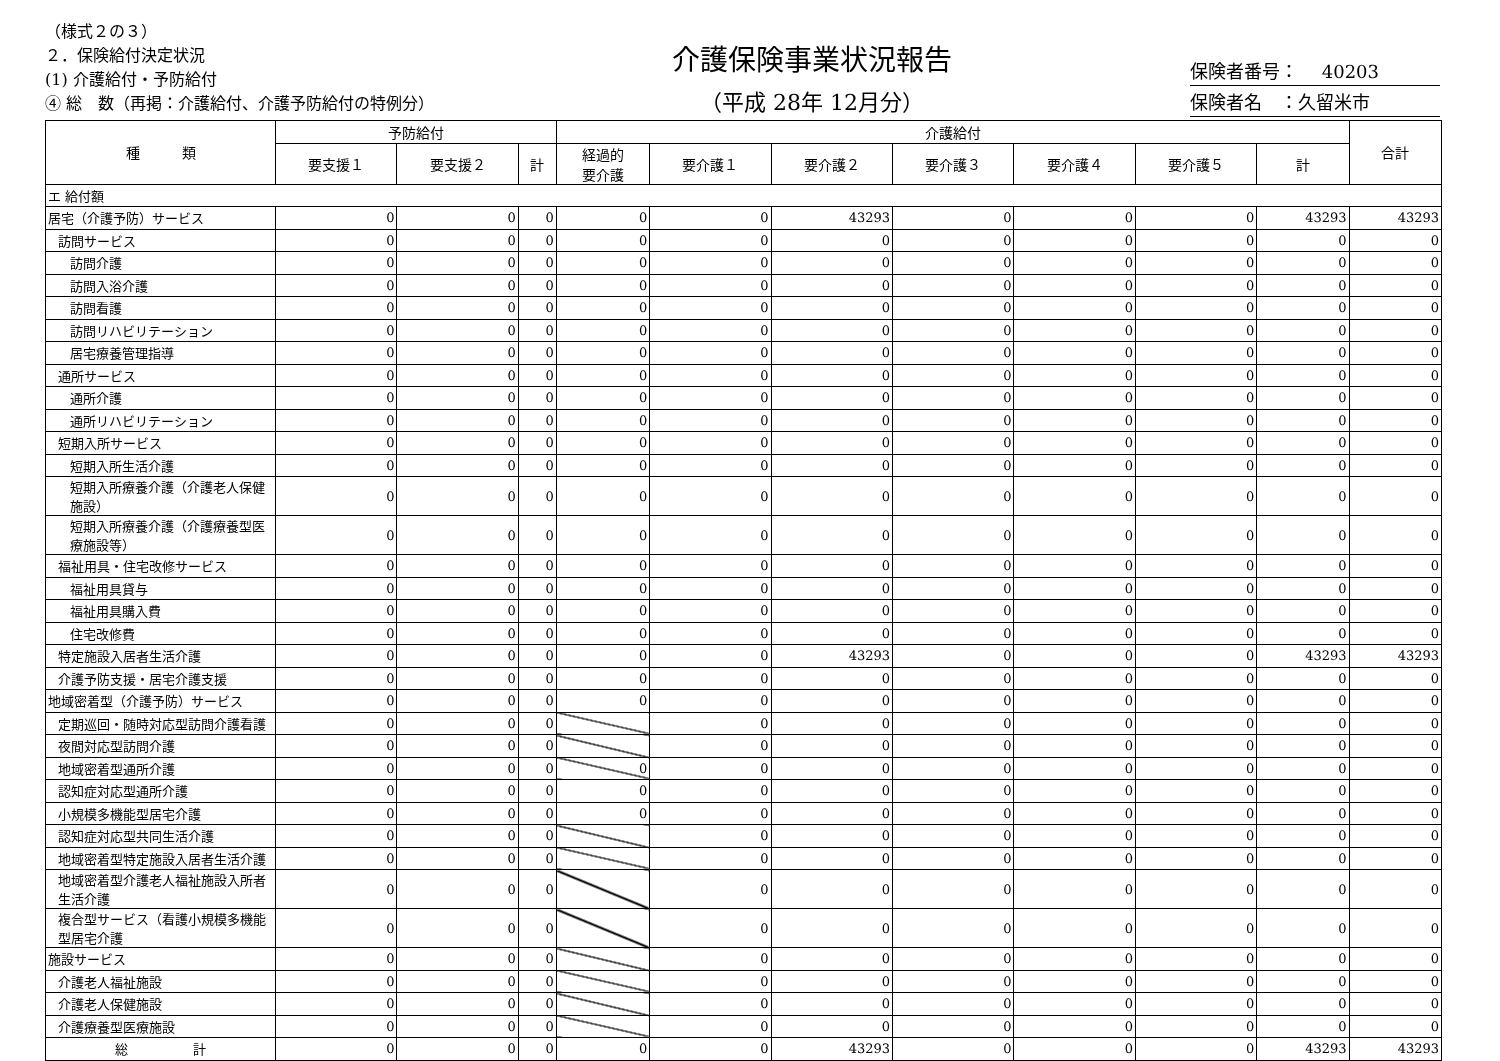（様式２の３）
２．保険給付決定状況
(1) 介護給付・予防給付
④ 総　数（再掲：介護給付、介護予防給付の特例分）
介護保険事業状況報告
（平成 28年 12月分）
保険者番号：　 40203
保険者名　：久留米市
| 種 類 | 予防給付 | | | 介護給付 | | | | | | | 合計 |
| --- | --- | --- | --- | --- | --- | --- | --- | --- | --- | --- | --- |
| | 要支援１ | 要支援２ | 計 | 経過的 要介護 | 要介護１ | 要介護２ | 要介護３ | 要介護４ | 要介護５ | 計 | |
| エ 給付額 | | | | | | | | | | | |
| 居宅（介護予防）サービス | 0 | 0 | 0 | 0 | 0 | 43293 | 0 | 0 | 0 | 43293 | 43293 |
| 訪問サービス | 0 | 0 | 0 | 0 | 0 | 0 | 0 | 0 | 0 | 0 | 0 |
| 訪問介護 | 0 | 0 | 0 | 0 | 0 | 0 | 0 | 0 | 0 | 0 | 0 |
| 訪問入浴介護 | 0 | 0 | 0 | 0 | 0 | 0 | 0 | 0 | 0 | 0 | 0 |
| 訪問看護 | 0 | 0 | 0 | 0 | 0 | 0 | 0 | 0 | 0 | 0 | 0 |
| 訪問リハビリテーション | 0 | 0 | 0 | 0 | 0 | 0 | 0 | 0 | 0 | 0 | 0 |
| 居宅療養管理指導 | 0 | 0 | 0 | 0 | 0 | 0 | 0 | 0 | 0 | 0 | 0 |
| 通所サービス | 0 | 0 | 0 | 0 | 0 | 0 | 0 | 0 | 0 | 0 | 0 |
| 通所介護 | 0 | 0 | 0 | 0 | 0 | 0 | 0 | 0 | 0 | 0 | 0 |
| 通所リハビリテーション | 0 | 0 | 0 | 0 | 0 | 0 | 0 | 0 | 0 | 0 | 0 |
| 短期入所サービス | 0 | 0 | 0 | 0 | 0 | 0 | 0 | 0 | 0 | 0 | 0 |
| 短期入所生活介護 | 0 | 0 | 0 | 0 | 0 | 0 | 0 | 0 | 0 | 0 | 0 |
| 短期入所療養介護（介護老人保健施設） | 0 | 0 | 0 | 0 | 0 | 0 | 0 | 0 | 0 | 0 | 0 |
| 短期入所療養介護（介護療養型医療施設等） | 0 | 0 | 0 | 0 | 0 | 0 | 0 | 0 | 0 | 0 | 0 |
| 福祉用具・住宅改修サービス | 0 | 0 | 0 | 0 | 0 | 0 | 0 | 0 | 0 | 0 | 0 |
| 福祉用具貸与 | 0 | 0 | 0 | 0 | 0 | 0 | 0 | 0 | 0 | 0 | 0 |
| 福祉用具購入費 | 0 | 0 | 0 | 0 | 0 | 0 | 0 | 0 | 0 | 0 | 0 |
| 住宅改修費 | 0 | 0 | 0 | 0 | 0 | 0 | 0 | 0 | 0 | 0 | 0 |
| 特定施設入居者生活介護 | 0 | 0 | 0 | 0 | 0 | 43293 | 0 | 0 | 0 | 43293 | 43293 |
| 介護予防支援・居宅介護支援 | 0 | 0 | 0 | 0 | 0 | 0 | 0 | 0 | 0 | 0 | 0 |
| 地域密着型（介護予防）サービス | 0 | 0 | 0 | 0 | 0 | 0 | 0 | 0 | 0 | 0 | 0 |
| 定期巡回・随時対応型訪問介護看護 | 0 | 0 | 0 | | 0 | 0 | 0 | 0 | 0 | 0 | 0 |
| 夜間対応型訪問介護 | 0 | 0 | 0 | | 0 | 0 | 0 | 0 | 0 | 0 | 0 |
| 地域密着型通所介護 | 0 | 0 | 0 | 0 | 0 | 0 | 0 | 0 | 0 | 0 | 0 |
| 認知症対応型通所介護 | 0 | 0 | 0 | 0 | 0 | 0 | 0 | 0 | 0 | 0 | 0 |
| 小規模多機能型居宅介護 | 0 | 0 | 0 | 0 | 0 | 0 | 0 | 0 | 0 | 0 | 0 |
| 認知症対応型共同生活介護 | 0 | 0 | 0 | | 0 | 0 | 0 | 0 | 0 | 0 | 0 |
| 地域密着型特定施設入居者生活介護 | 0 | 0 | 0 | | 0 | 0 | 0 | 0 | 0 | 0 | 0 |
| 地域密着型介護老人福祉施設入所者生活介護 | 0 | 0 | 0 | | 0 | 0 | 0 | 0 | 0 | 0 | 0 |
| 複合型サービス（看護小規模多機能型居宅介護 | 0 | 0 | 0 | | 0 | 0 | 0 | 0 | 0 | 0 | 0 |
| 施設サービス | 0 | 0 | 0 | | 0 | 0 | 0 | 0 | 0 | 0 | 0 |
| 介護老人福祉施設 | 0 | 0 | 0 | | 0 | 0 | 0 | 0 | 0 | 0 | 0 |
| 介護老人保健施設 | 0 | 0 | 0 | | 0 | 0 | 0 | 0 | 0 | 0 | 0 |
| 介護療養型医療施設 | 0 | 0 | 0 | | 0 | 0 | 0 | 0 | 0 | 0 | 0 |
| 総 計 | 0 | 0 | 0 | 0 | 0 | 43293 | 0 | 0 | 0 | 43293 | 43293 |